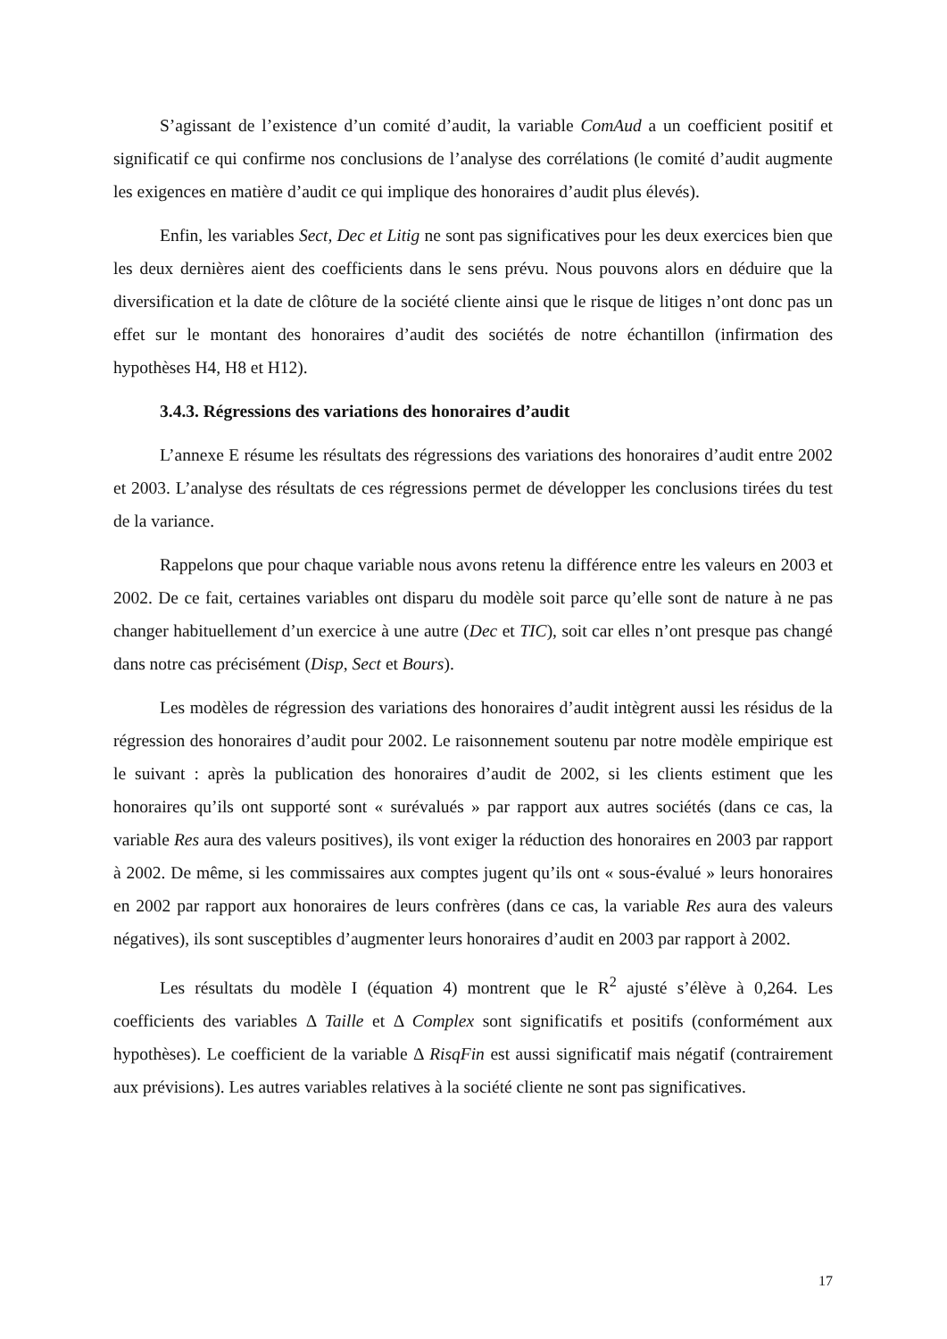S’agissant de l’existence d’un comité d’audit, la variable ComAud a un coefficient positif et significatif ce qui confirme nos conclusions de l’analyse des corrélations (le comité d’audit augmente les exigences en matière d’audit ce qui implique des honoraires d’audit plus élevés).
Enfin, les variables Sect, Dec et Litig ne sont pas significatives pour les deux exercices bien que les deux dernières aient des coefficients dans le sens prévu. Nous pouvons alors en déduire que la diversification et la date de clôture de la société cliente ainsi que le risque de litiges n’ont donc pas un effet sur le montant des honoraires d’audit des sociétés de notre échantillon (infirmation des hypothèses H4, H8 et H12).
3.4.3. Régressions des variations des honoraires d’audit
L’annexe E résume les résultats des régressions des variations des honoraires d’audit entre 2002 et 2003. L’analyse des résultats de ces régressions permet de développer les conclusions tirées du test de la variance.
Rappelons que pour chaque variable nous avons retenu la différence entre les valeurs en 2003 et 2002. De ce fait, certaines variables ont disparu du modèle soit parce qu’elle sont de nature à ne pas changer habituellement d’un exercice à une autre (Dec et TIC), soit car elles n’ont presque pas changé dans notre cas précisément (Disp, Sect et Bours).
Les modèles de régression des variations des honoraires d’audit intègrent aussi les résidus de la régression des honoraires d’audit pour 2002. Le raisonnement soutenu par notre modèle empirique est le suivant : après la publication des honoraires d’audit de 2002, si les clients estiment que les honoraires qu’ils ont supporté sont « surévalués » par rapport aux autres sociétés (dans ce cas, la variable Res aura des valeurs positives), ils vont exiger la réduction des honoraires en 2003 par rapport à 2002. De même, si les commissaires aux comptes jugent qu’ils ont « sous-évalué » leurs honoraires en 2002 par rapport aux honoraires de leurs confrères (dans ce cas, la variable Res aura des valeurs négatives), ils sont susceptibles d’augmenter leurs honoraires d’audit en 2003 par rapport à 2002.
Les résultats du modèle I (équation 4) montrent que le R<sup>2</sup> ajusté s’élève à 0,264. Les coefficients des variables Δ Taille et Δ Complex sont significatifs et positifs (conformément aux hypothèses). Le coefficient de la variable Δ RisqFin est aussi significatif mais négatif (contrairement aux prévisions). Les autres variables relatives à la société cliente ne sont pas significatives.
17